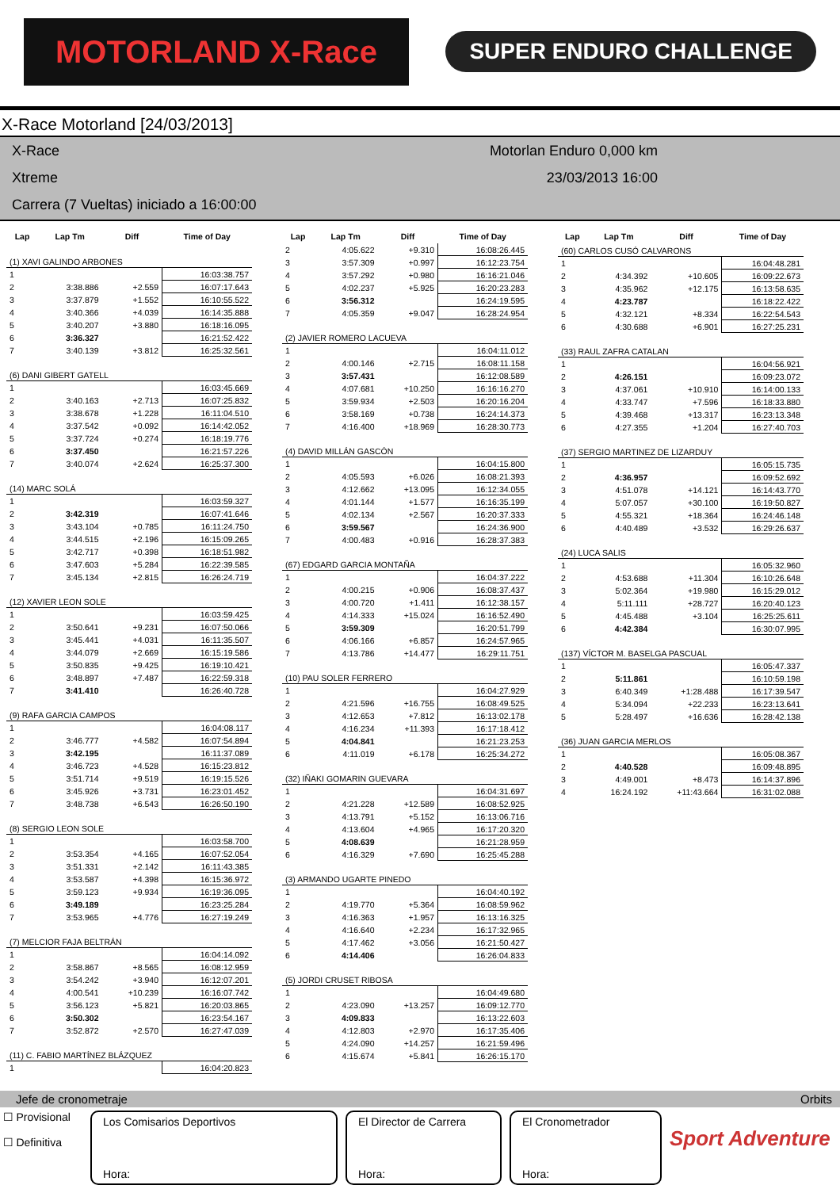MOTORLAND X-Race
SUPER ENDURO CHALLENGE
X-Race Motorland [24/03/2013]
X-Race Motorlan Enduro 0,000 km
Xtreme 23/03/2013 16:00
Carrera (7 Vueltas) iniciado a 16:00:00
| Lap | Lap Tm | Diff | Time of Day |
| --- | --- | --- | --- |
| (1) XAVI GALINDO ARBONES | | | |
| 1 | | | 16:03:38.757 |
| 2 | 3:38.886 | +2.559 | 16:07:17.643 |
| 3 | 3:37.879 | +1.552 | 16:10:55.522 |
| 4 | 3:40.366 | +4.039 | 16:14:35.888 |
| 5 | 3:40.207 | +3.880 | 16:18:16.095 |
| 6 | 3:36.327 | | 16:21:52.422 |
| 7 | 3:40.139 | +3.812 | 16:25:32.561 |
| (6) DANI GIBERT GATELL | | | |
| 1 | | | 16:03:45.669 |
| 2 | 3:40.163 | +2.713 | 16:07:25.832 |
| 3 | 3:38.678 | +1.228 | 16:11:04.510 |
| 4 | 3:37.542 | +0.092 | 16:14:42.052 |
| 5 | 3:37.724 | +0.274 | 16:18:19.776 |
| 6 | 3:37.450 | | 16:21:57.226 |
| 7 | 3:40.074 | +2.624 | 16:25:37.300 |
| (14) MARC SOLÁ | | | |
| 1 | | | 16:03:59.327 |
| 2 | 3:42.319 | | 16:07:41.646 |
| 3 | 3:43.104 | +0.785 | 16:11:24.750 |
| 4 | 3:44.515 | +2.196 | 16:15:09.265 |
| 5 | 3:42.717 | +0.398 | 16:18:51.982 |
| 6 | 3:47.603 | +5.284 | 16:22:39.585 |
| 7 | 3:45.134 | +2.815 | 16:26:24.719 |
| (12) XAVIER LEON SOLE | | | |
| 1 | | | 16:03:59.425 |
| 2 | 3:50.641 | +9.231 | 16:07:50.066 |
| 3 | 3:45.441 | +4.031 | 16:11:35.507 |
| 4 | 3:44.079 | +2.669 | 16:15:19.586 |
| 5 | 3:50.835 | +9.425 | 16:19:10.421 |
| 6 | 3:48.897 | +7.487 | 16:22:59.318 |
| 7 | 3:41.410 | | 16:26:40.728 |
| (9) RAFA GARCIA CAMPOS | | | |
| 1 | | | 16:04:08.117 |
| 2 | 3:46.777 | +4.582 | 16:07:54.894 |
| 3 | 3:42.195 | | 16:11:37.089 |
| 4 | 3:46.723 | +4.528 | 16:15:23.812 |
| 5 | 3:51.714 | +9.519 | 16:19:15.526 |
| 6 | 3:45.926 | +3.731 | 16:23:01.452 |
| 7 | 3:48.738 | +6.543 | 16:26:50.190 |
| (8) SERGIO LEON SOLE | | | |
| 1 | | | 16:03:58.700 |
| 2 | 3:53.354 | +4.165 | 16:07:52.054 |
| 3 | 3:51.331 | +2.142 | 16:11:43.385 |
| 4 | 3:53.587 | +4.398 | 16:15:36.972 |
| 5 | 3:59.123 | +9.934 | 16:19:36.095 |
| 6 | 3:49.189 | | 16:23:25.284 |
| 7 | 3:53.965 | +4.776 | 16:27:19.249 |
| (7) MELCIOR FAJA BELTRÁN | | | |
| 1 | | | 16:04:14.092 |
| 2 | 3:58.867 | +8.565 | 16:08:12.959 |
| 3 | 3:54.242 | +3.940 | 16:12:07.201 |
| 4 | 4:00.541 | +10.239 | 16:16:07.742 |
| 5 | 3:56.123 | +5.821 | 16:20:03.865 |
| 6 | 3:50.302 | | 16:23:54.167 |
| 7 | 3:52.872 | +2.570 | 16:27:47.039 |
| (11) C. FABIO MARTÍNEZ BLÁZQUEZ | | | |
| 1 | | | 16:04:20.823 |
| Lap | Lap Tm | Diff | Time of Day |
| --- | --- | --- | --- |
| 2 | 4:05.622 | +9.310 | 16:08:26.445 |
| 3 | 3:57.309 | +0.997 | 16:12:23.754 |
| 4 | 3:57.292 | +0.980 | 16:16:21.046 |
| 5 | 4:02.237 | +5.925 | 16:20:23.283 |
| 6 | 3:56.312 | | 16:24:19.595 |
| 7 | 4:05.359 | +9.047 | 16:28:24.954 |
| (2) JAVIER ROMERO LACUEVA | | | |
| 1 | | | 16:04:11.012 |
| 2 | 4:00.146 | +2.715 | 16:08:11.158 |
| 3 | 3:57.431 | | 16:12:08.589 |
| 4 | 4:07.681 | +10.250 | 16:16:16.270 |
| 5 | 3:59.934 | +2.503 | 16:20:16.204 |
| 6 | 3:58.169 | +0.738 | 16:24:14.373 |
| 7 | 4:16.400 | +18.969 | 16:28:30.773 |
| (4) DAVID MILLÁN GASCÓN | | | |
| 1 | | | 16:04:15.800 |
| 2 | 4:05.593 | +6.026 | 16:08:21.393 |
| 3 | 4:12.662 | +13.095 | 16:12:34.055 |
| 4 | 4:01.144 | +1.577 | 16:16:35.199 |
| 5 | 4:02.134 | +2.567 | 16:20:37.333 |
| 6 | 3:59.567 | | 16:24:36.900 |
| 7 | 4:00.483 | +0.916 | 16:28:37.383 |
| (67) EDGARD GARCIA MONTAÑA | | | |
| 1 | | | 16:04:37.222 |
| 2 | 4:00.215 | +0.906 | 16:08:37.437 |
| 3 | 4:00.720 | +1.411 | 16:12:38.157 |
| 4 | 4:14.333 | +15.024 | 16:16:52.490 |
| 5 | 3:59.309 | | 16:20:51.799 |
| 6 | 4:06.166 | +6.857 | 16:24:57.965 |
| 7 | 4:13.786 | +14.477 | 16:29:11.751 |
| (10) PAU SOLER FERRERO | | | |
| 1 | | | 16:04:27.929 |
| 2 | 4:21.596 | +16.755 | 16:08:49.525 |
| 3 | 4:12.653 | +7.812 | 16:13:02.178 |
| 4 | 4:16.234 | +11.393 | 16:17:18.412 |
| 5 | 4:04.841 | | 16:21:23.253 |
| 6 | 4:11.019 | +6.178 | 16:25:34.272 |
| (32) IÑAKI GOMARIN GUEVARA | | | |
| 1 | | | 16:04:31.697 |
| 2 | 4:21.228 | +12.589 | 16:08:52.925 |
| 3 | 4:13.791 | +5.152 | 16:13:06.716 |
| 4 | 4:13.604 | +4.965 | 16:17:20.320 |
| 5 | 4:08.639 | | 16:21:28.959 |
| 6 | 4:16.329 | +7.690 | 16:25:45.288 |
| (3) ARMANDO UGARTE PINEDO | | | |
| 1 | | | 16:04:40.192 |
| 2 | 4:19.770 | +5.364 | 16:08:59.962 |
| 3 | 4:16.363 | +1.957 | 16:13:16.325 |
| 4 | 4:16.640 | +2.234 | 16:17:32.965 |
| 5 | 4:17.462 | +3.056 | 16:21:50.427 |
| 6 | 4:14.406 | | 16:26:04.833 |
| (5) JORDI CRUSET RIBOSA | | | |
| 1 | | | 16:04:49.680 |
| 2 | 4:23.090 | +13.257 | 16:09:12.770 |
| 3 | 4:09.833 | | 16:13:22.603 |
| 4 | 4:12.803 | +2.970 | 16:17:35.406 |
| 5 | 4:24.090 | +14.257 | 16:21:59.496 |
| 6 | 4:15.674 | +5.841 | 16:26:15.170 |
| Lap | Lap Tm | Diff | Time of Day |
| --- | --- | --- | --- |
| (60) CARLOS CUSÓ CALVARONS | | | |
| 1 | | | 16:04:48.281 |
| 2 | 4:34.392 | +10.605 | 16:09:22.673 |
| 3 | 4:35.962 | +12.175 | 16:13:58.635 |
| 4 | 4:23.787 | | 16:18:22.422 |
| 5 | 4:32.121 | +8.334 | 16:22:54.543 |
| 6 | 4:30.688 | +6.901 | 16:27:25.231 |
| (33) RAUL ZAFRA CATALAN | | | |
| 1 | | | 16:04:56.921 |
| 2 | 4:26.151 | | 16:09:23.072 |
| 3 | 4:37.061 | +10.910 | 16:14:00.133 |
| 4 | 4:33.747 | +7.596 | 16:18:33.880 |
| 5 | 4:39.468 | +13.317 | 16:23:13.348 |
| 6 | 4:27.355 | +1.204 | 16:27:40.703 |
| (37) SERGIO MARTINEZ DE LIZARDUY | | | |
| 1 | | | 16:05:15.735 |
| 2 | 4:36.957 | | 16:09:52.692 |
| 3 | 4:51.078 | +14.121 | 16:14:43.770 |
| 4 | 5:07.057 | +30.100 | 16:19:50.827 |
| 5 | 4:55.321 | +18.364 | 16:24:46.148 |
| 6 | 4:40.489 | +3.532 | 16:29:26.637 |
| (24) LUCA SALIS | | | |
| 1 | | | 16:05:32.960 |
| 2 | 4:53.688 | +11.304 | 16:10:26.648 |
| 3 | 5:02.364 | +19.980 | 16:15:29.012 |
| 4 | 5:11.111 | +28.727 | 16:20:40.123 |
| 5 | 4:45.488 | +3.104 | 16:25:25.611 |
| 6 | 4:42.384 | | 16:30:07.995 |
| (137) VÍCTOR M. BASELGA PASCUAL | | | |
| 1 | | | 16:05:47.337 |
| 2 | 5:11.861 | | 16:10:59.198 |
| 3 | 6:40.349 | +1:28.488 | 16:17:39.547 |
| 4 | 5:34.094 | +22.233 | 16:23:13.641 |
| 5 | 5:28.497 | +16.636 | 16:28:42.138 |
| (36) JUAN GARCIA MERLOS | | | |
| 1 | | | 16:05:08.367 |
| 2 | 4:40.528 | | 16:09:48.895 |
| 3 | 4:49.001 | +8.473 | 16:14:37.896 |
| 4 | 16:24.192 | +11:43.664 | 16:31:02.088 |
Jefe de cronometraje Orbits
☐ Provisional
☐ Definitiva
Los Comisarios Deportivos
Hora:
El Director de Carrera
Hora:
El Cronometrador
Hora:
Sport Adventure